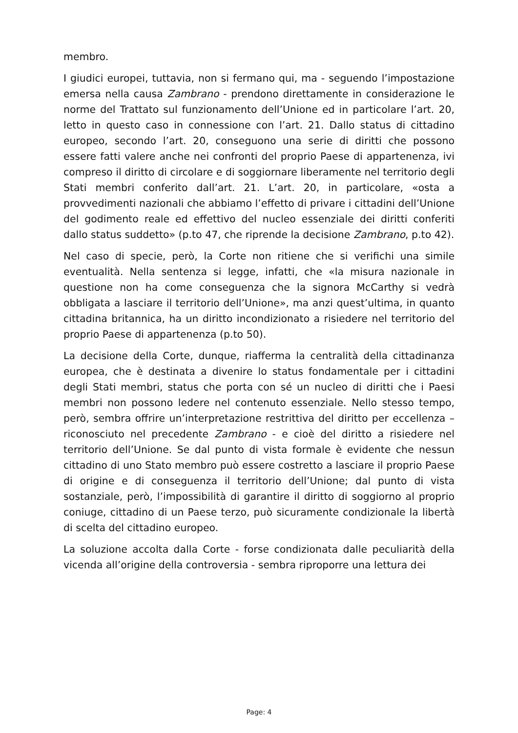membro.
I giudici europei, tuttavia, non si fermano qui, ma - seguendo l’impostazione emersa nella causa Zambrano - prendono direttamente in considerazione le norme del Trattato sul funzionamento dell’Unione ed in particolare l’art. 20, letto in questo caso in connessione con l’art. 21. Dallo status di cittadino europeo, secondo l’art. 20, conseguono una serie di diritti che possono essere fatti valere anche nei confronti del proprio Paese di appartenenza, ivi compreso il diritto di circolare e di soggiornare liberamente nel territorio degli Stati membri conferito dall’art. 21. L’art. 20, in particolare, «osta a provvedimenti nazionali che abbiamo l’effetto di privare i cittadini dell’Unione del godimento reale ed effettivo del nucleo essenziale dei diritti conferiti dallo status suddetto» (p.to 47, che riprende la decisione Zambrano, p.to 42).
Nel caso di specie, però, la Corte non ritiene che si verifichi una simile eventualità. Nella sentenza si legge, infatti, che «la misura nazionale in questione non ha come conseguenza che la signora McCarthy si vedrà obbligata a lasciare il territorio dell’Unione», ma anzi quest’ultima, in quanto cittadina britannica, ha un diritto incondizionato a risiedere nel territorio del proprio Paese di appartenenza (p.to 50).
La decisione della Corte, dunque, riafferma la centralità della cittadinanza europea, che è destinata a divenire lo status fondamentale per i cittadini degli Stati membri, status che porta con sé un nucleo di diritti che i Paesi membri non possono ledere nel contenuto essenziale. Nello stesso tempo, però, sembra offrire un’interpretazione restrittiva del diritto per eccellenza – riconosciuto nel precedente Zambrano - e cioè del diritto a risiedere nel territorio dell’Unione. Se dal punto di vista formale è evidente che nessun cittadino di uno Stato membro può essere costretto a lasciare il proprio Paese di origine e di conseguenza il territorio dell’Unione; dal punto di vista sostanziale, però, l’impossibilità di garantire il diritto di soggiorno al proprio coniuge, cittadino di un Paese terzo, può sicuramente condizionale la libertà di scelta del cittadino europeo.
La soluzione accolta dalla Corte - forse condizionata dalle peculiarità della vicenda all’origine della controversia - sembra riproporre una lettura dei
Page: 4